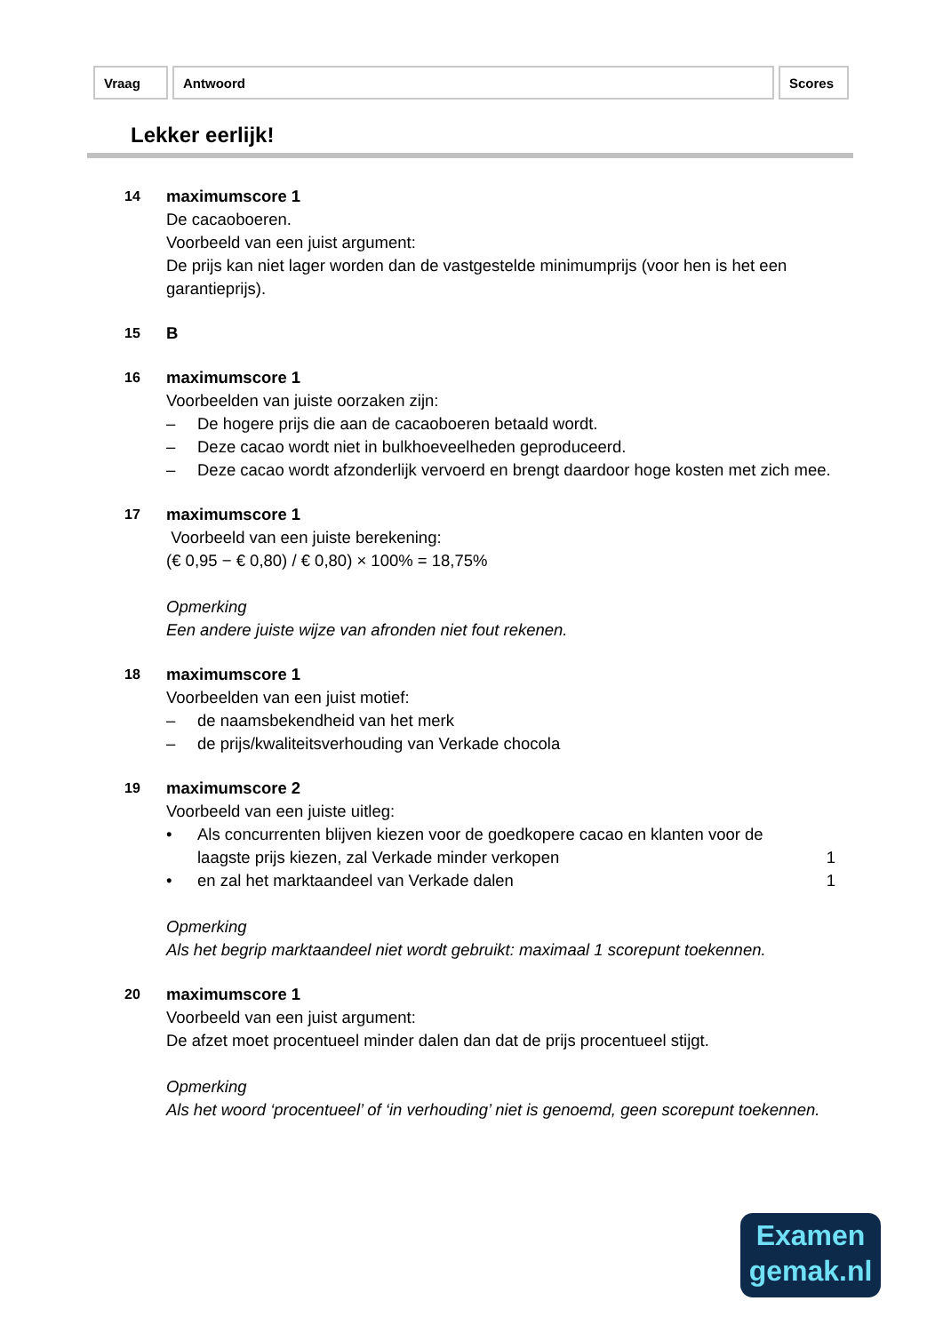| Vraag | Antwoord | Scores |
| --- | --- | --- |
Lekker eerlijk!
14
maximumscore 1
De cacaoboeren.
Voorbeeld van een juist argument:
De prijs kan niet lager worden dan de vastgestelde minimumprijs (voor hen is het een garantieprijs).
15
B
16
maximumscore 1
Voorbeelden van juiste oorzaken zijn:
– De hogere prijs die aan de cacaoboeren betaald wordt.
– Deze cacao wordt niet in bulkhoeveelheden geproduceerd.
– Deze cacao wordt afzonderlijk vervoerd en brengt daardoor hoge kosten met zich mee.
17
maximumscore 1
Voorbeeld van een juiste berekening:
(€ 0,95 − € 0,80) / € 0,80) × 100% = 18,75%
Opmerking
Een andere juiste wijze van afronden niet fout rekenen.
18
maximumscore 1
Voorbeelden van een juist motief:
– de naamsbekendheid van het merk
– de prijs/kwaliteitsverhouding van Verkade chocola
19
maximumscore 2
Voorbeeld van een juiste uitleg:
• Als concurrenten blijven kiezen voor de goedkopere cacao en klanten voor de laagste prijs kiezen, zal Verkade minder verkopen 1
• en zal het marktaandeel van Verkade dalen 1
Opmerking
Als het begrip marktaandeel niet wordt gebruikt: maximaal 1 scorepunt toekennen.
20
maximumscore 1
Voorbeeld van een juist argument:
De afzet moet procentueel minder dalen dan dat de prijs procentueel stijgt.
Opmerking
Als het woord ‘procentueel’ of ‘in verhouding’ niet is genoemd, geen scorepunt toekennen.
Examen
gemak.nl